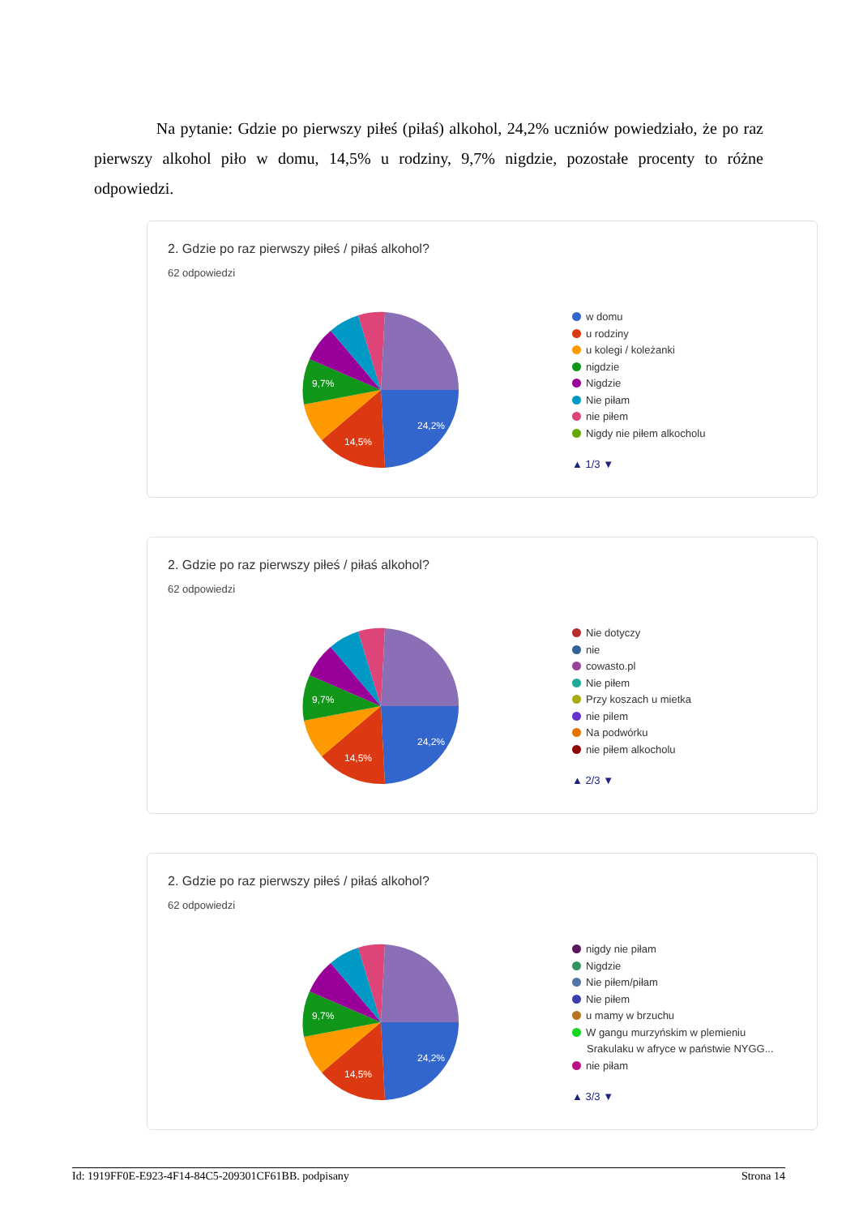Na pytanie: Gdzie po pierwszy piłeś (piłaś) alkohol, 24,2% uczniów powiedziało, że po raz pierwszy alkohol piło w domu, 14,5% u rodziny, 9,7% nigdzie, pozostałe procenty to różne odpowiedzi.
2. Gdzie po raz pierwszy piłeś / piłaś alkohol?
62 odpowiedzi
24,2%
14,5%
9,7%
w domu
u rodziny
u kolegi / koleżanki
nigdzie
Nigdzie
Nie piłam
nie piłem
Nigdy nie piłem alkocholu
▲ 1/3 ▼
2. Gdzie po raz pierwszy piłeś / piłaś alkohol?
62 odpowiedzi
24,2%
14,5%
9,7%
Nie dotyczy
nie
cowasto.pl
Nie piłem
Przy koszach u mietka
nie pilem
Na podwórku
nie piłem alkocholu
▲ 2/3 ▼
2. Gdzie po raz pierwszy piłeś / piłaś alkohol?
62 odpowiedzi
24,2%
14,5%
9,7%
nigdy nie piłam
Nigdzie
Nie piłem/piłam
Nie piłem
u mamy w brzuchu
W gangu murzyńskim w plemieniu
Srakulaku w afryce w państwie NYGG...
nie piłam
▲ 3/3 ▼
Id: 1919FF0E-E923-4F14-84C5-209301CF61BB. podpisany Strona 14